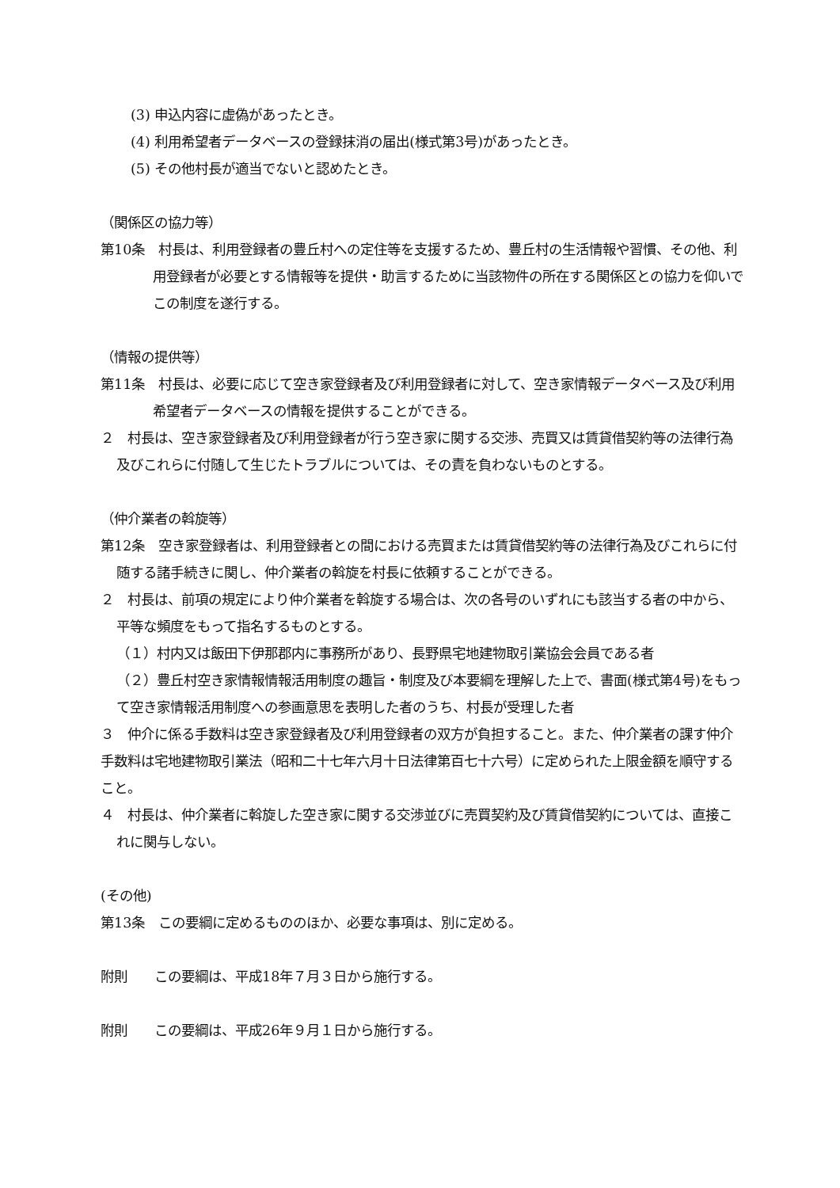(3) 申込内容に虚偽があったとき。
(4) 利用希望者データベースの登録抹消の届出(様式第3号)があったとき。
(5) その他村長が適当でないと認めたとき。
（関係区の協力等）
第10条　村長は、利用登録者の豊丘村への定住等を支援するため、豊丘村の生活情報や習慣、その他、利用登録者が必要とする情報等を提供・助言するために当該物件の所在する関係区との協力を仰いでこの制度を遂行する。
（情報の提供等）
第11条　村長は、必要に応じて空き家登録者及び利用登録者に対して、空き家情報データベース及び利用希望者データベースの情報を提供することができる。
２　村長は、空き家登録者及び利用登録者が行う空き家に関する交渉、売買又は賃貸借契約等の法律行為及びこれらに付随して生じたトラブルについては、その責を負わないものとする。
（仲介業者の斡旋等）
第12条　空き家登録者は、利用登録者との間における売買または賃貸借契約等の法律行為及びこれらに付随する諸手続きに関し、仲介業者の斡旋を村長に依頼することができる。
２　村長は、前項の規定により仲介業者を斡旋する場合は、次の各号のいずれにも該当する者の中から、平等な頻度をもって指名するものとする。
（１）村内又は飯田下伊那郡内に事務所があり、長野県宅地建物取引業協会会員である者
（２）豊丘村空き家情報情報活用制度の趣旨・制度及び本要綱を理解した上で、書面(様式第4号)をもって空き家情報活用制度への参画意思を表明した者のうち、村長が受理した者
３　仲介に係る手数料は空き家登録者及び利用登録者の双方が負担すること。また、仲介業者の課す仲介手数料は宅地建物取引業法（昭和二十七年六月十日法律第百七十六号）に定められた上限金額を順守すること。
４　村長は、仲介業者に斡旋した空き家に関する交渉並びに売買契約及び賃貸借契約については、直接これに関与しない。
(その他)
第13条　この要綱に定めるもののほか、必要な事項は、別に定める。
附則　　この要綱は、平成18年７月３日から施行する。
附則　　この要綱は、平成26年９月１日から施行する。